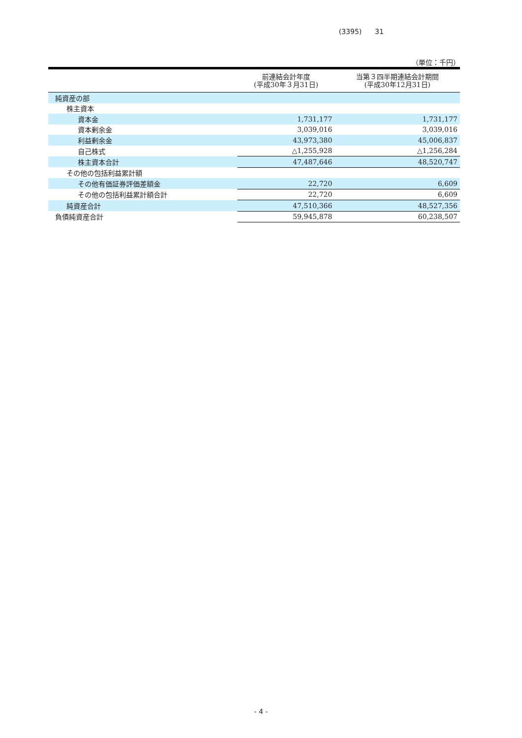(3395) 31
（単位：千円）
| | 前連結会計年度 (平成30年３月31日) | 当第３四半期連結会計期間 (平成30年12月31日) |
| --- | --- | --- |
| 純資産の部 | | |
| 株主資本 | | |
| 資本金 | 1,731,177 | 1,731,177 |
| 資本剰余金 | 3,039,016 | 3,039,016 |
| 利益剰余金 | 43,973,380 | 45,006,837 |
| 自己株式 | △1,255,928 | △1,256,284 |
| 株主資本合計 | 47,487,646 | 48,520,747 |
| その他の包括利益累計額 | | |
| その他有価証券評価差額金 | 22,720 | 6,609 |
| その他の包括利益累計額合計 | 22,720 | 6,609 |
| 純資産合計 | 47,510,366 | 48,527,356 |
| 負債純資産合計 | 59,945,878 | 60,238,507 |
- 4 -